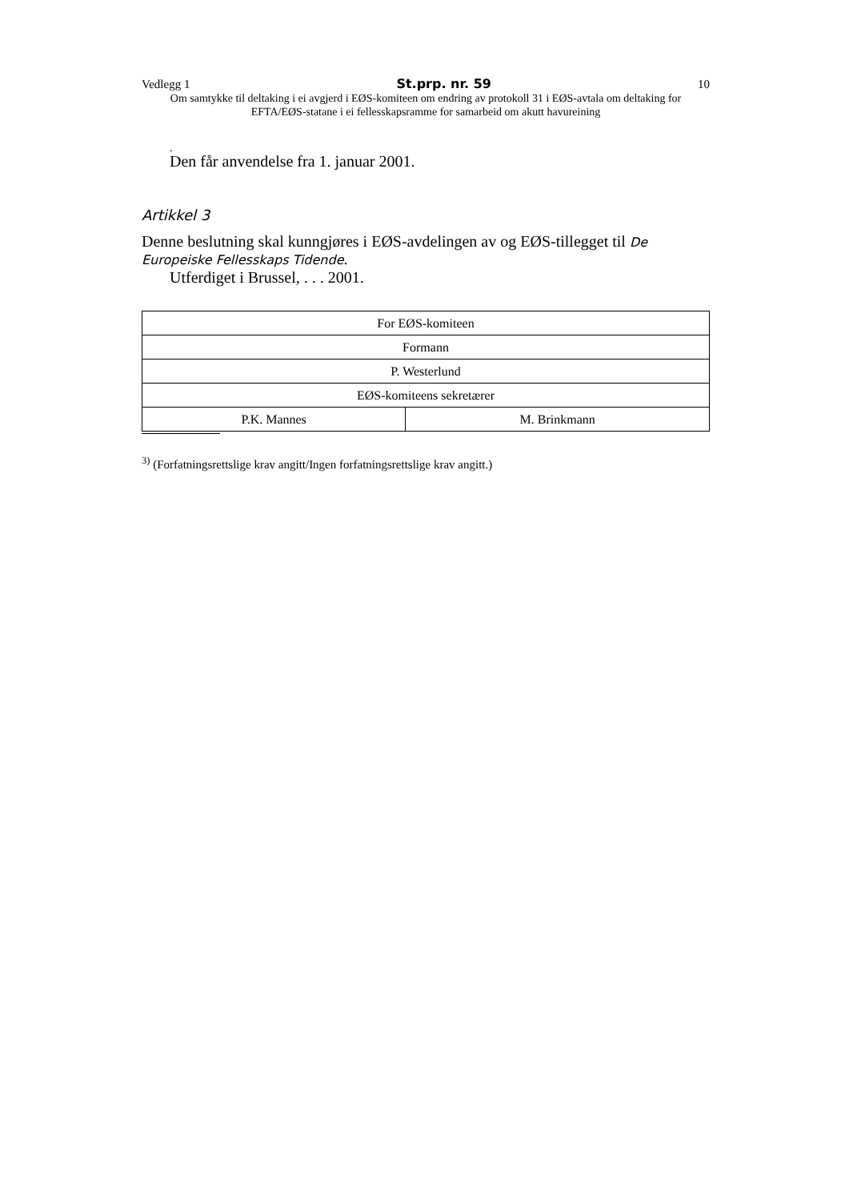Vedlegg 1 St.prp. nr. 59 10
Om samtykke til deltaking i ei avgjerd i EØS-komiteen om endring av protokoll 31 i EØS-avtala om deltaking for EFTA/EØS-statane i ei fellesskapsramme for samarbeid om akutt havureining
.
Den får anvendelse fra 1. januar 2001.
Artikkel 3
Denne beslutning skal kunngjøres i EØS-avdelingen av og EØS-tillegget til De Europeiske Fellesskaps Tidende.
Utferdiget i Brussel, . . . 2001.
| For EØS-komiteen | |
| Formann | |
| P. Westerlund | |
| EØS-komiteens sekretærer | |
| P.K. Mannes | M. Brinkmann |
<sup>3)</sup> (Forfatningsrettslige krav angitt/Ingen forfatningsrettslige krav angitt.)